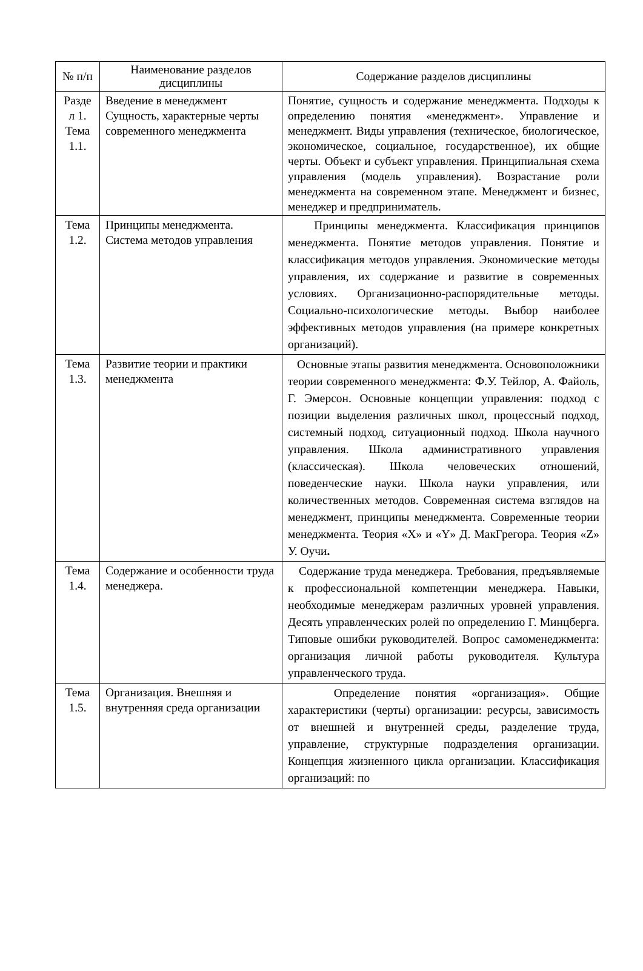| № п/п | Наименование разделов дисциплины | Содержание разделов дисциплины |
| --- | --- | --- |
| Разде л 1. Тема 1.1. | Введение в менеджмент Сущность, характерные черты современного менеджмента | Понятие, сущность и содержание менеджмента. Подходы к определению понятия «менеджмент». Управление и менеджмент. Виды управления (техническое, биологическое, экономическое, социальное, государственное), их общие черты. Объект и субъект управления. Принципиальная схема управления (модель управления). Возрастание роли менеджмента на современном этапе. Менеджмент и бизнес, менеджер и предприниматель. |
| Тема 1.2. | Принципы менеджмента. Система методов управления | Принципы менеджмента. Классификация принципов менеджмента. Понятие методов управления. Понятие и классификация методов управления. Экономические методы управления, их содержание и развитие в современных условиях. Организационно-распорядительные методы. Социально-психологические методы. Выбор наиболее эффективных методов управления (на примере конкретных организаций). |
| Тема 1.3. | Развитие теории и практики менеджмента | Основные этапы развития менеджмента. Основоположники теории современного менеджмента: Ф.У. Тейлор, А. Файоль, Г. Эмерсон. Основные концепции управления: подход с позиции выделения различных школ, процессный подход, системный подход, ситуационный подход. Школа научного управления. Школа административного управления (классическая). Школа человеческих отношений, поведенческие науки. Школа науки управления, или количественных методов. Современная система взглядов на менеджмент, принципы менеджмента. Современные теории менеджмента. Теория «X» и «Y» Д. МакГрегора. Теория «Z» У. Оучи . |
| Тема 1.4. | Содержание и особенности труда менеджера. | Содержание труда менеджера. Требования, предъявляемые к профессиональной компетенции менеджера. Навыки, необходимые менеджерам различных уровней управления. Десять управленческих ролей по определению Г. Минцберга. Типовые ошибки руководителей. Вопрос самоменеджмента: организация личной работы руководителя. Культура управленческого труда. |
| Тема 1.5. | Организация. Внешняя и внутренняя среда организации | Определение понятия «организация». Общие характеристики (черты) организации: ресурсы, зависимость от внешней и внутренней среды, разделение труда, управление, структурные подразделения организации. Концепция жизненного цикла организации. Классификация организаций: по |